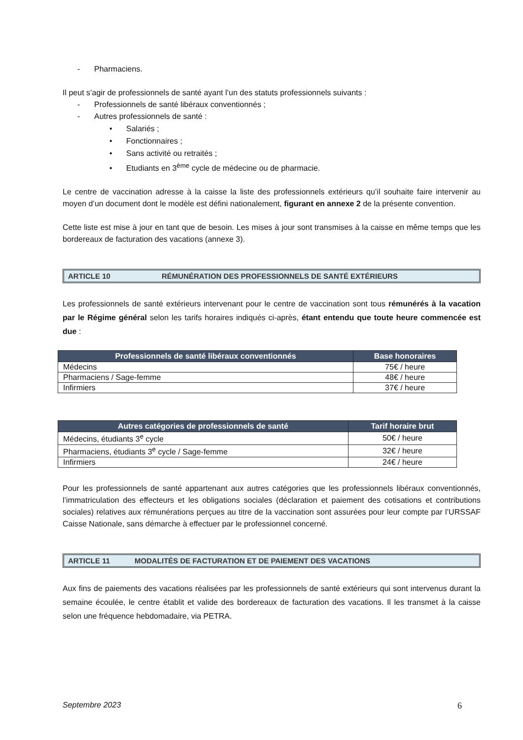- Pharmaciens.
Il peut s’agir de professionnels de santé ayant l’un des statuts professionnels suivants :
- Professionnels de santé libéraux conventionnés ;
- Autres professionnels de santé :
• Salariés ;
• Fonctionnaires ;
• Sans activité ou retraités ;
• Etudiants en 3<sup>ème</sup> cycle de médecine ou de pharmacie.
Le centre de vaccination adresse à la caisse la liste des professionnels extérieurs qu’il souhaite faire intervenir au moyen d’un document dont le modèle est défini nationalement, figurant en annexe 2 de la présente convention.
Cette liste est mise à jour en tant que de besoin. Les mises à jour sont transmises à la caisse en même temps que les bordereaux de facturation des vacations (annexe 3).
ARTICLE 10 RÉMUNÉRATION DES PROFESSIONNELS DE SANTÉ EXTÉRIEURS
Les professionnels de santé extérieurs intervenant pour le centre de vaccination sont tous rémunérés à la vacation par le Régime général selon les tarifs horaires indiqués ci-après, étant entendu que toute heure commencée est due :
| Professionnels de santé libéraux conventionnés | Base honoraires |
| --- | --- |
| Médecins | 75€ / heure |
| Pharmaciens / Sage-femme | 48€ / heure |
| Infirmiers | 37€ / heure |
| Autres catégories de professionnels de santé | Tarif horaire brut |
| --- | --- |
| Médecins, étudiants 3<sup>e</sup> cycle | 50€ / heure |
| Pharmaciens, étudiants 3<sup>e</sup> cycle / Sage-femme | 32€ / heure |
| Infirmiers | 24€ / heure |
Pour les professionnels de santé appartenant aux autres catégories que les professionnels libéraux conventionnés, l’immatriculation des effecteurs et les obligations sociales (déclaration et paiement des cotisations et contributions sociales) relatives aux rémunérations perçues au titre de la vaccination sont assurées pour leur compte par l’URSSAF Caisse Nationale, sans démarche à effectuer par le professionnel concerné.
ARTICLE 11 MODALITÉS DE FACTURATION ET DE PAIEMENT DES VACATIONS
Aux fins de paiements des vacations réalisées par les professionnels de santé extérieurs qui sont intervenus durant la semaine écoulée, le centre établit et valide des bordereaux de facturation des vacations. Il les transmet à la caisse selon une fréquence hebdomadaire, via PETRA.
Septembre 2023 6